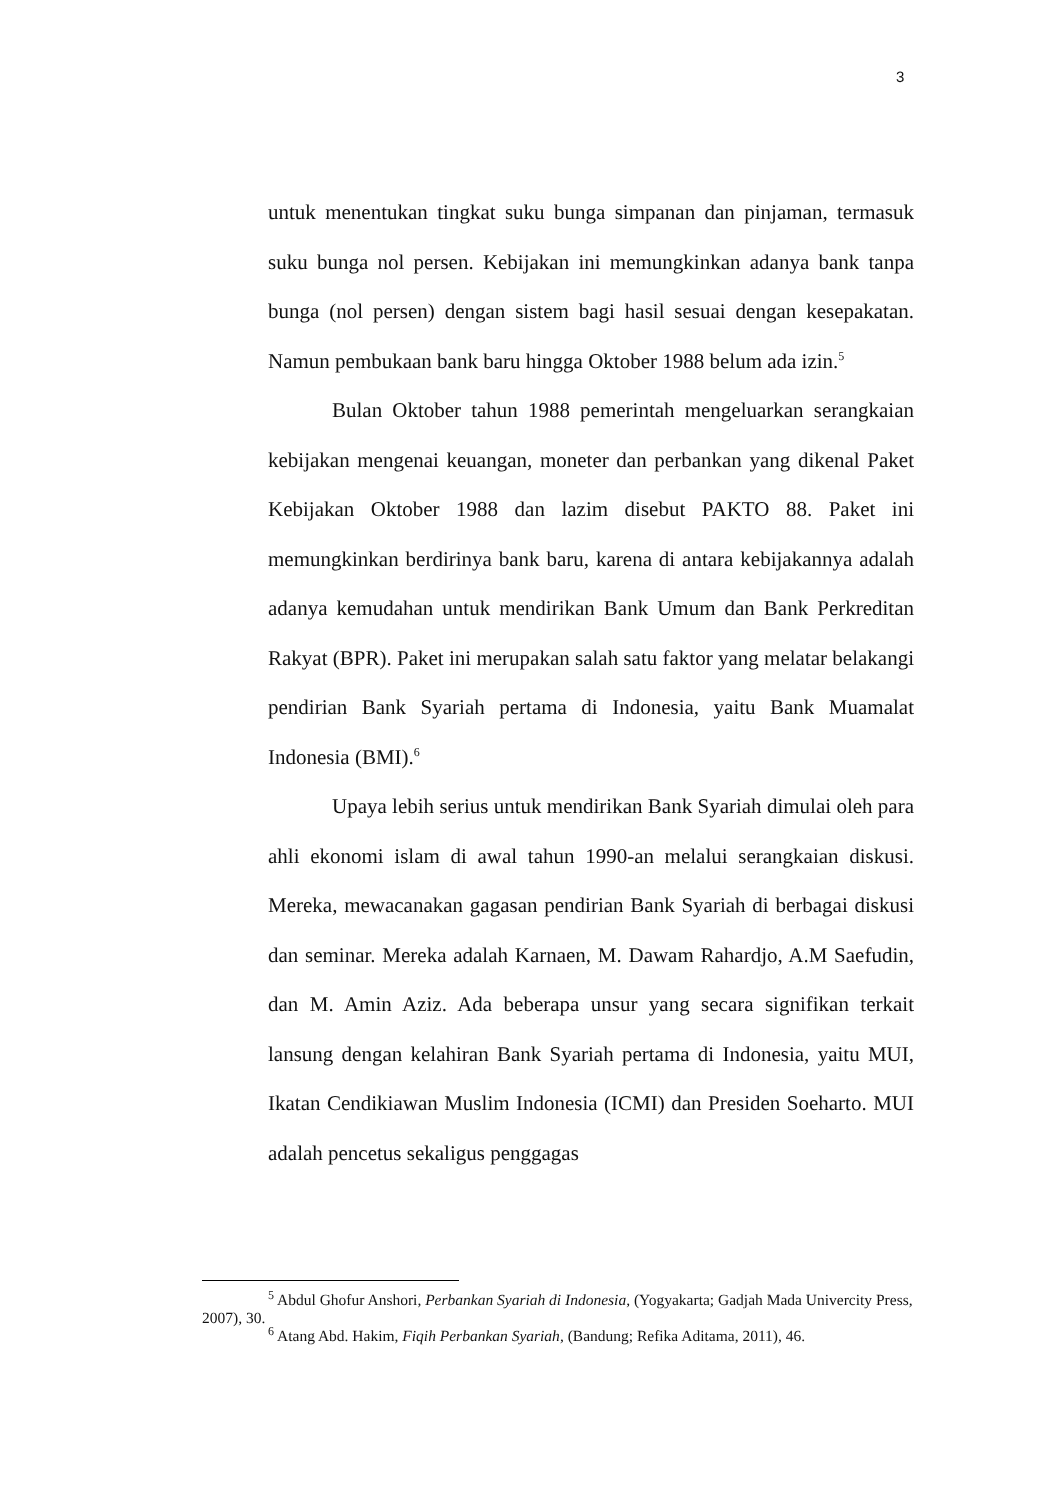3
untuk menentukan tingkat suku bunga simpanan dan pinjaman, termasuk suku bunga nol persen. Kebijakan ini memungkinkan adanya bank tanpa bunga (nol persen) dengan sistem bagi hasil sesuai dengan kesepakatan. Namun pembukaan bank baru hingga Oktober 1988 belum ada izin.<sup>5</sup>
Bulan Oktober tahun 1988 pemerintah mengeluarkan serangkaian kebijakan mengenai keuangan, moneter dan perbankan yang dikenal Paket Kebijakan Oktober 1988 dan lazim disebut PAKTO 88. Paket ini memungkinkan berdirinya bank baru, karena di antara kebijakannya adalah adanya kemudahan untuk mendirikan Bank Umum dan Bank Perkreditan Rakyat (BPR). Paket ini merupakan salah satu faktor yang melatar belakangi pendirian Bank Syariah pertama di Indonesia, yaitu Bank Muamalat Indonesia (BMI).<sup>6</sup>
Upaya lebih serius untuk mendirikan Bank Syariah dimulai oleh para ahli ekonomi islam di awal tahun 1990-an melalui serangkaian diskusi. Mereka, mewacanakan gagasan pendirian Bank Syariah di berbagai diskusi dan seminar. Mereka adalah Karnaen, M. Dawam Rahardjo, A.M Saefudin, dan M. Amin Aziz. Ada beberapa unsur yang secara signifikan terkait lansung dengan kelahiran Bank Syariah pertama di Indonesia, yaitu MUI, Ikatan Cendikiawan Muslim Indonesia (ICMI) dan Presiden Soeharto. MUI adalah pencetus sekaligus penggagas
<sup>5</sup> Abdul Ghofur Anshori, Perbankan Syariah di Indonesia, (Yogyakarta; Gadjah Mada Univercity Press, 2007), 30.
<sup>6</sup> Atang Abd. Hakim, Fiqih Perbankan Syariah, (Bandung; Refika Aditama, 2011), 46.